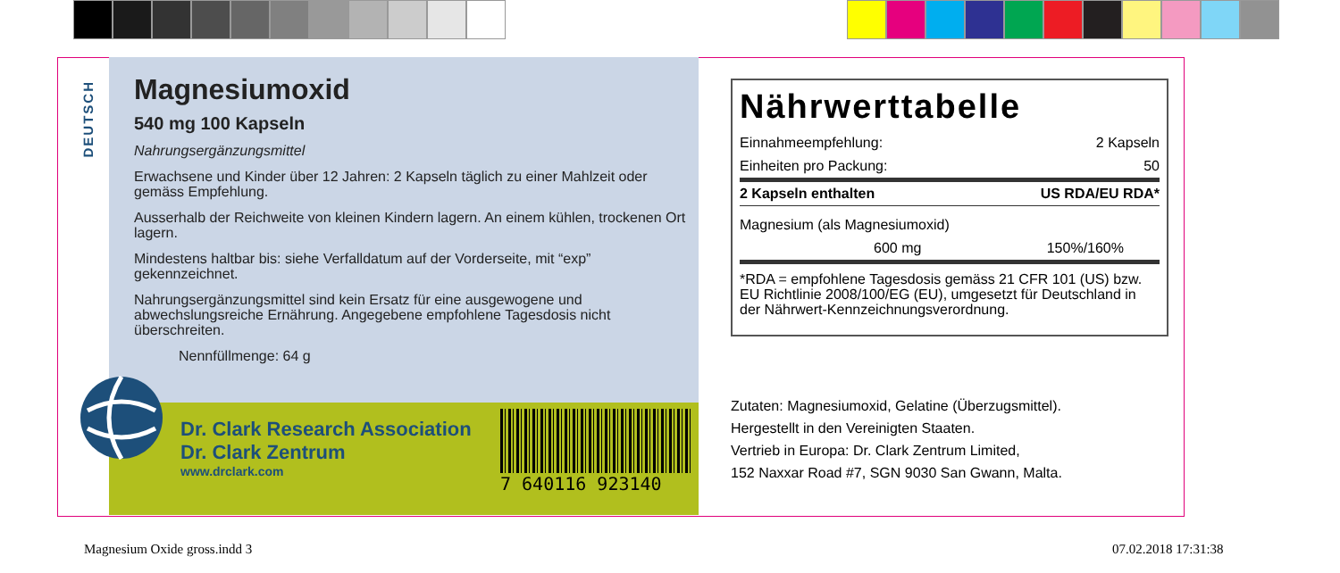DEUTSCH
Magnesiumoxid
540 mg 100 Kapseln
Nahrungsergänzungsmittel
Erwachsene und Kinder über 12 Jahren: 2 Kapseln täglich zu einer Mahlzeit oder gemäss Empfehlung.
Ausserhalb der Reichweite von kleinen Kindern lagern. An einem kühlen, trockenen Ort lagern.
Mindestens haltbar bis: siehe Verfalldatum auf der Vorderseite, mit “exp” gekennzeichnet.
Nahrungsergänzungsmittel sind kein Ersatz für eine ausgewogene und abwechslungsreiche Ernährung. Angegebene empfohlene Tagesdosis nicht überschreiten.
Nennfüllmenge: 64 g
Dr. Clark Research Association
Dr. Clark Zentrum
www.drclark.com
7 640116 923140
Nährwerttabelle
| Einnahmeempfehlung: | 2 Kapseln |
| Einheiten pro Packung: | 50 |
| 2 Kapseln enthalten | US RDA/EU RDA* |
| Magnesium (als Magnesiumoxid) | |
| 600 mg | 150%/160% |
*RDA = empfohlene Tagesdosis gemäss 21 CFR 101 (US) bzw. EU Richtlinie 2008/100/EG (EU), umgesetzt für Deutschland in der Nährwert-Kennzeichnungsverordnung.
Zutaten: Magnesiumoxid, Gelatine (Überzugsmittel).
Hergestellt in den Vereinigten Staaten.
Vertrieb in Europa: Dr. Clark Zentrum Limited,
152 Naxxar Road #7, SGN 9030 San Gwann, Malta.
Magnesium Oxide gross.indd 3 07.02.2018 17:31:38